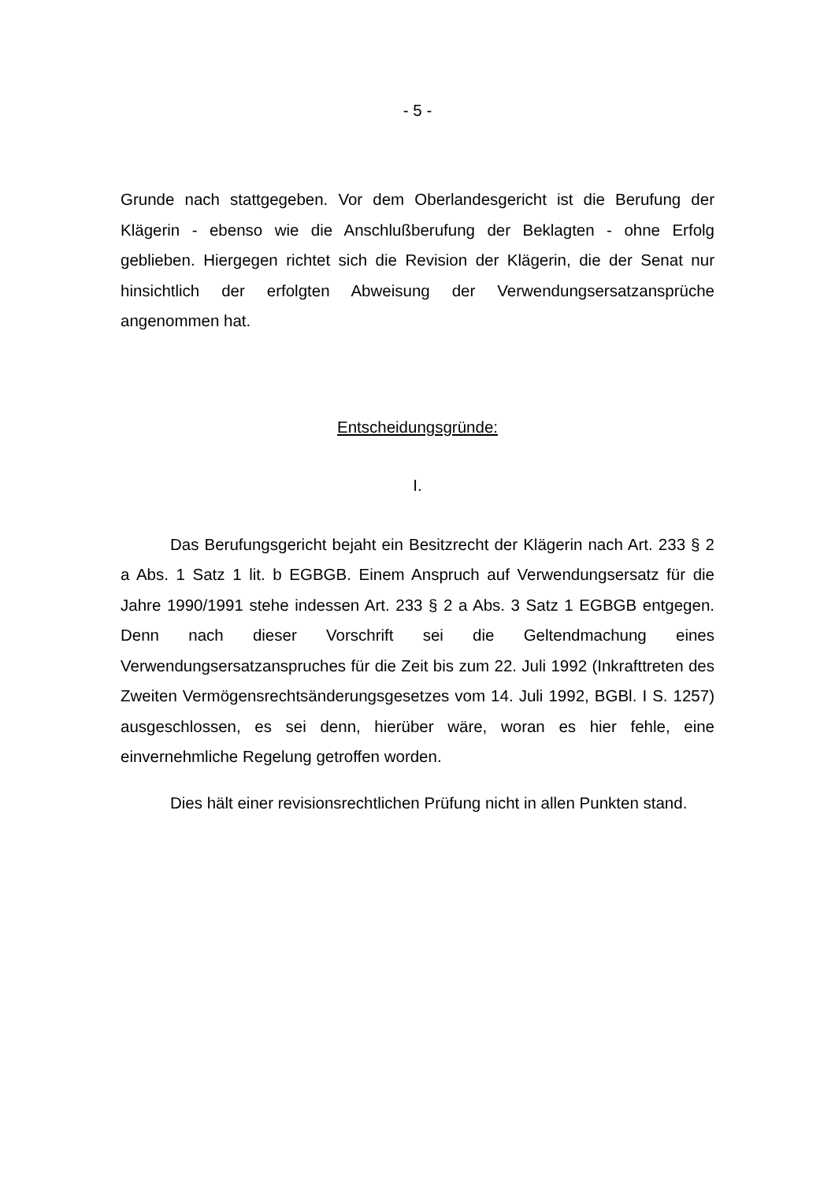- 5 -
Grunde nach stattgegeben. Vor dem Oberlandesgericht ist die Berufung der Klägerin - ebenso wie die Anschlußberufung der Beklagten - ohne Erfolg geblieben. Hiergegen richtet sich die Revision der Klägerin, die der Senat nur hinsichtlich der erfolgten Abweisung der Verwendungsersatzansprüche angenommen hat.
Entscheidungsgründe:
I.
Das Berufungsgericht bejaht ein Besitzrecht der Klägerin nach Art. 233 § 2 a Abs. 1 Satz 1 lit. b EGBGB. Einem Anspruch auf Verwendungsersatz für die Jahre 1990/1991 stehe indessen Art. 233 § 2 a Abs. 3 Satz 1 EGBGB entgegen. Denn nach dieser Vorschrift sei die Geltendmachung eines Verwendungsersatzanspruches für die Zeit bis zum 22. Juli 1992 (Inkrafttreten des Zweiten Vermögensrechtsänderungsgesetzes vom 14. Juli 1992, BGBl. I S. 1257) ausgeschlossen, es sei denn, hierüber wäre, woran es hier fehle, eine einvernehmliche Regelung getroffen worden.
Dies hält einer revisionsrechtlichen Prüfung nicht in allen Punkten stand.